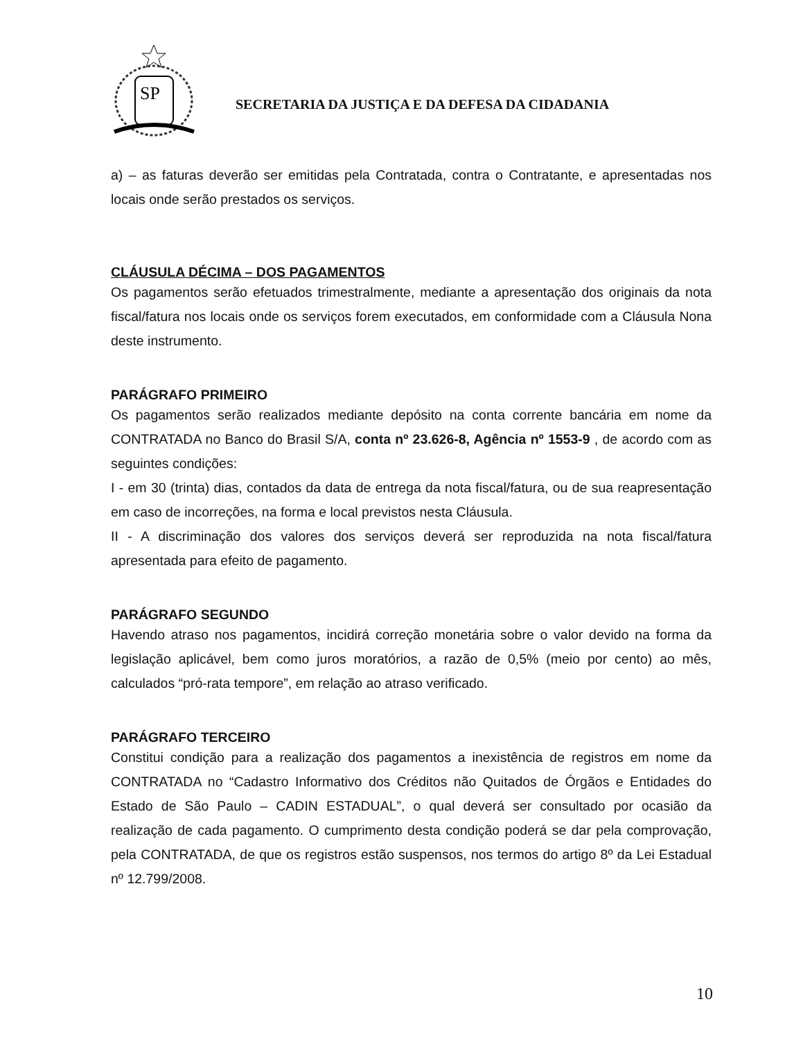SP
SECRETARIA DA JUSTIÇA E DA DEFESA DA CIDADANIA
a) – as faturas deverão ser emitidas pela Contratada, contra o Contratante, e apresentadas nos locais onde serão prestados os serviços.
CLÁUSULA DÉCIMA – DOS PAGAMENTOS
Os pagamentos serão efetuados trimestralmente, mediante a apresentação dos originais da nota fiscal/fatura nos locais onde os serviços forem executados, em conformidade com a Cláusula Nona deste instrumento.
PARÁGRAFO PRIMEIRO
Os pagamentos serão realizados mediante depósito na conta corrente bancária em nome da CONTRATADA no Banco do Brasil S/A, conta nº 23.626-8, Agência nº 1553-9 , de acordo com as seguintes condições:
I - em 30 (trinta) dias, contados da data de entrega da nota fiscal/fatura, ou de sua reapresentação em caso de incorreções, na forma e local previstos nesta Cláusula.
II - A discriminação dos valores dos serviços deverá ser reproduzida na nota fiscal/fatura apresentada para efeito de pagamento.
PARÁGRAFO SEGUNDO
Havendo atraso nos pagamentos, incidirá correção monetária sobre o valor devido na forma da legislação aplicável, bem como juros moratórios, a razão de 0,5% (meio por cento) ao mês, calculados “pró-rata tempore”, em relação ao atraso verificado.
PARÁGRAFO TERCEIRO
Constitui condição para a realização dos pagamentos a inexistência de registros em nome da CONTRATADA no “Cadastro Informativo dos Créditos não Quitados de Órgãos e Entidades do Estado de São Paulo – CADIN ESTADUAL”, o qual deverá ser consultado por ocasião da realização de cada pagamento. O cumprimento desta condição poderá se dar pela comprovação, pela CONTRATADA, de que os registros estão suspensos, nos termos do artigo 8º da Lei Estadual nº 12.799/2008.
10